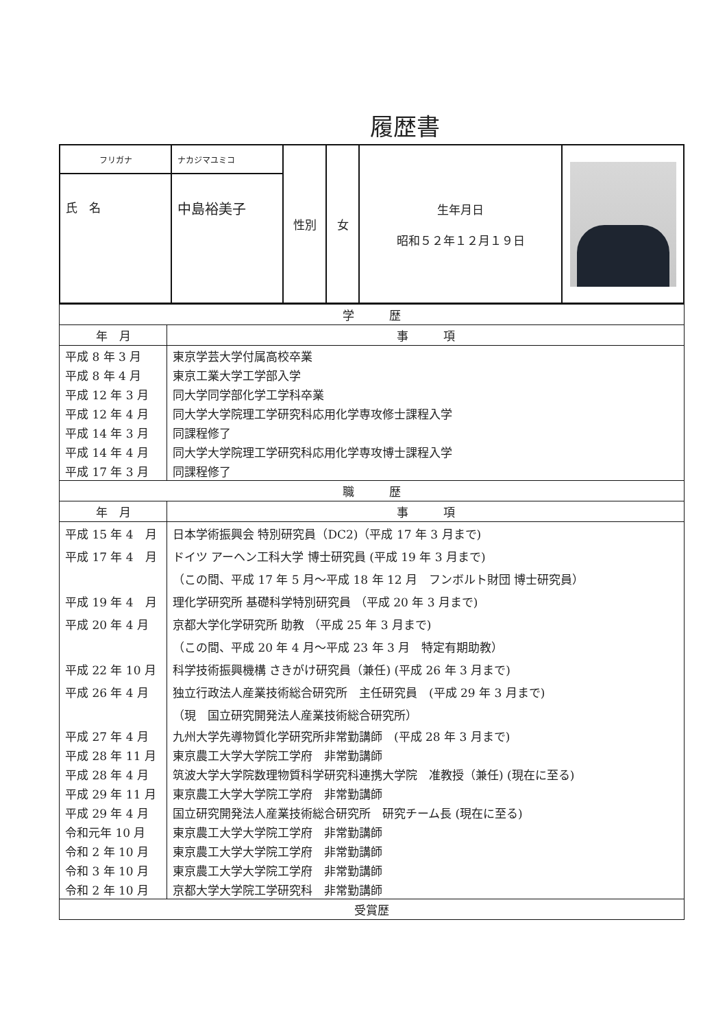履歴書
| フリガナ | ナカジマユミコ | 性別 | 女 | 生年月日 昭和５２年１２月１９日 | |
| 氏 名 | 中島裕美子 | | | | |
| 学 歴 | |
| 年 月 | 事 項 |
| 平成 8 年 3 月 | 東京学芸大学付属高校卒業 |
| 平成 8 年 4 月 | 東京工業大学工学部入学 |
| 平成 12 年 3 月 | 同大学同学部化学工学科卒業 |
| 平成 12 年 4 月 | 同大学大学院理工学研究科応用化学専攻修士課程入学 |
| 平成 14 年 3 月 | 同課程修了 |
| 平成 14 年 4 月 | 同大学大学院理工学研究科応用化学専攻博士課程入学 |
| 平成 17 年 3 月 | 同課程修了 |
| 職 歴 | |
| 年 月 | 事 項 |
| 平成 15 年 4 月 | 日本学術振興会 特別研究員（DC2)（平成 17 年 3 月まで) |
| 平成 17 年 4 月 | ドイツ アーヘン工科大学 博士研究員 (平成 19 年 3 月まで) |
| | （この間、平成 17 年 5 月～平成 18 年 12 月 フンボルト財団 博士研究員） |
| 平成 19 年 4 月 | 理化学研究所 基礎科学特別研究員 （平成 20 年 3 月まで) |
| 平成 20 年 4 月 | 京都大学化学研究所 助教 （平成 25 年 3 月まで) |
| | （この間、平成 20 年 4 月～平成 23 年 3 月 特定有期助教） |
| 平成 22 年 10 月 | 科学技術振興機構 さきがけ研究員（兼任) (平成 26 年 3 月まで) |
| 平成 26 年 4 月 | 独立行政法人産業技術総合研究所 主任研究員 (平成 29 年 3 月まで) |
| | （現 国立研究開発法人産業技術総合研究所） |
| 平成 27 年 4 月 | 九州大学先導物質化学研究所非常勤講師 (平成 28 年 3 月まで) |
| 平成 28 年 11 月 | 東京農工大学大学院工学府 非常勤講師 |
| 平成 28 年 4 月 | 筑波大学大学院数理物質科学研究科連携大学院 准教授（兼任) (現在に至る) |
| 平成 29 年 11 月 | 東京農工大学大学院工学府 非常勤講師 |
| 平成 29 年 4 月 | 国立研究開発法人産業技術総合研究所 研究チーム長 (現在に至る) |
| 令和元年 10 月 | 東京農工大学大学院工学府 非常勤講師 |
| 令和 2 年 10 月 | 東京農工大学大学院工学府 非常勤講師 |
| 令和 3 年 10 月 | 東京農工大学大学院工学府 非常勤講師 |
| 令和 2 年 10 月 | 京都大学大学院工学研究科 非常勤講師 |
| 受賞歴 |